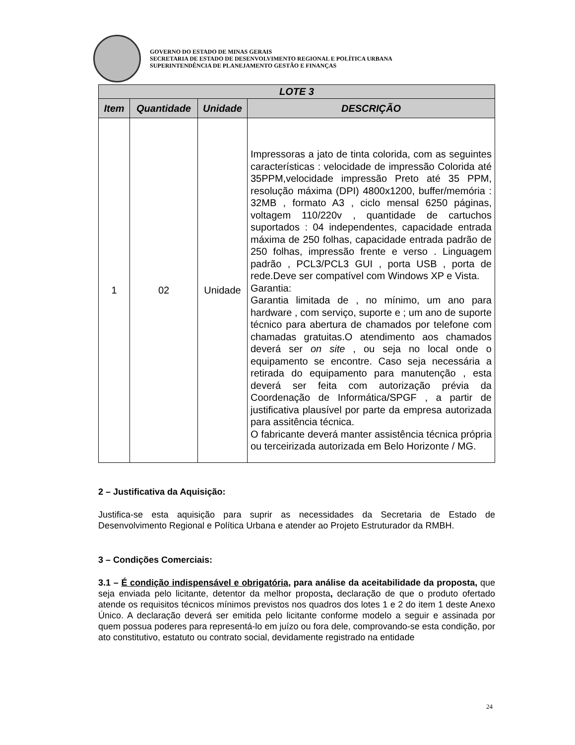GOVERNO DO ESTADO DE MINAS GERAIS
SECRETARIA DE ESTADO DE DESENVOLVIMENTO REGIONAL E POLÍTICA URBANA
SUPERINTENDÊNCIA DE PLANEJAMENTO GESTÃO E FINANÇAS
| LOTE 3 | | | |
| --- | --- | --- | --- |
| Item | Quantidade | Unidade | DESCRIÇÃO |
| 1 | 02 | Unidade | Impressoras a jato de tinta colorida, com as seguintes características : velocidade de impressão Colorida até 35PPM,velocidade impressão Preto até 35 PPM, resolução máxima (DPI) 4800x1200, buffer/memória : 32MB , formato A3 , ciclo mensal 6250 páginas, voltagem 110/220v , quantidade de cartuchos suportados : 04 independentes, capacidade entrada máxima de 250 folhas, capacidade entrada padrão de 250 folhas, impressão frente e verso . Linguagem padrão , PCL3/PCL3 GUI , porta USB , porta de rede.Deve ser compatível com Windows XP e Vista. Garantia: Garantia limitada de , no mínimo, um ano para hardware , com serviço, suporte e ; um ano de suporte técnico para abertura de chamados por telefone com chamadas gratuitas.O atendimento aos chamados deverá ser on site , ou seja no local onde o equipamento se encontre. Caso seja necessária a retirada do equipamento para manutenção , esta deverá ser feita com autorização prévia da Coordenação de Informática/SPGF , a partir de justificativa plausível por parte da empresa autorizada para assitência técnica. O fabricante deverá manter assistência técnica própria ou terceirizada autorizada em Belo Horizonte / MG. |
2 – Justificativa da Aquisição:
Justifica-se esta aquisição para suprir as necessidades da Secretaria de Estado de Desenvolvimento Regional e Política Urbana e atender ao Projeto Estruturador da RMBH.
3 – Condições Comerciais:
3.1 – É condição indispensável e obrigatória, para análise da aceitabilidade da proposta, que seja enviada pelo licitante, detentor da melhor proposta, declaração de que o produto ofertado atende os requisitos técnicos mínimos previstos nos quadros dos lotes 1 e 2 do item 1 deste Anexo Único. A declaração deverá ser emitida pelo licitante conforme modelo a seguir e assinada por quem possua poderes para representá-lo em juízo ou fora dele, comprovando-se esta condição, por ato constitutivo, estatuto ou contrato social, devidamente registrado na entidade
24